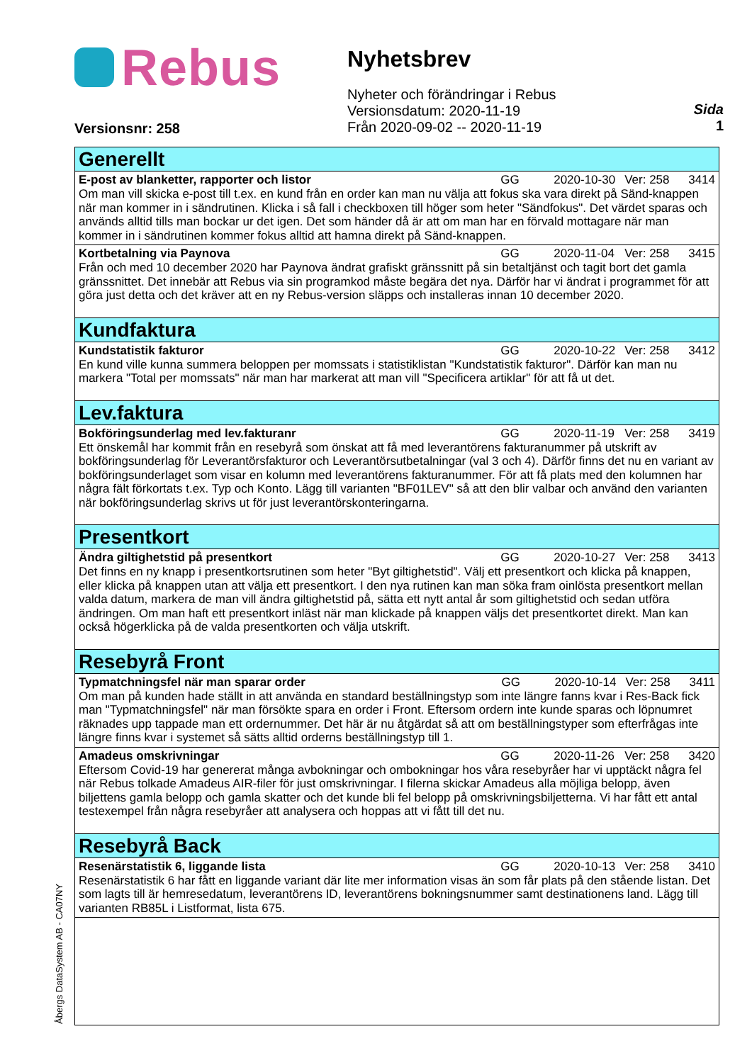Rebus
Versionsnr: 258
Nyhetsbrev
Nyheter och förändringar i Rebus
Versionsdatum: 2020-11-19
Från 2020-09-02 -- 2020-11-19
Sida
1
Generellt
E-post av blanketter, rapporter och listor GG 2020-10-30 Ver: 258 3414
Om man vill skicka e-post till t.ex. en kund från en order kan man nu välja att fokus ska vara direkt på Sänd-knappen när man kommer in i sändrutinen. Klicka i så fall i checkboxen till höger som heter "Sändfokus". Det värdet sparas och används alltid tills man bockar ur det igen. Det som händer då är att om man har en förvald mottagare när man kommer in i sändrutinen kommer fokus alltid att hamna direkt på Sänd-knappen.
Kortbetalning via Paynova GG 2020-11-04 Ver: 258 3415
Från och med 10 december 2020 har Paynova ändrat grafiskt gränssnitt på sin betaltjänst och tagit bort det gamla gränssnittet. Det innebär att Rebus via sin programkod måste begära det nya. Därför har vi ändrat i programmet för att göra just detta och det kräver att en ny Rebus-version släpps och installeras innan 10 december 2020.
Kundfaktura
Kundstatistik fakturor GG 2020-10-22 Ver: 258 3412
En kund ville kunna summera beloppen per momssats i statistiklistan "Kundstatistik fakturor". Därför kan man nu markera "Total per momssats" när man har markerat att man vill "Specificera artiklar" för att få ut det.
Lev.faktura
Bokföringsunderlag med lev.fakturanr GG 2020-11-19 Ver: 258 3419
Ett önskemål har kommit från en resebyrå som önskat att få med leverantörens fakturanummer på utskrift av bokföringsunderlag för Leverantörsfakturor och Leverantörsutbetalningar (val 3 och 4). Därför finns det nu en variant av bokföringsunderlaget som visar en kolumn med leverantörens fakturanummer. För att få plats med den kolumnen har några fält förkortats t.ex. Typ och Konto. Lägg till varianten "BF01LEV" så att den blir valbar och använd den varianten när bokföringsunderlag skrivs ut för just leverantörskonteringarna.
Presentkort
Ändra giltighetstid på presentkort GG 2020-10-27 Ver: 258 3413
Det finns en ny knapp i presentkortsrutinen som heter "Byt giltighetstid". Välj ett presentkort och klicka på knappen, eller klicka på knappen utan att välja ett presentkort. I den nya rutinen kan man söka fram oinlösta presentkort mellan valda datum, markera de man vill ändra giltighetstid på, sätta ett nytt antal år som giltighetstid och sedan utföra ändringen. Om man haft ett presentkort inläst när man klickade på knappen väljs det presentkortet direkt. Man kan också högerklicka på de valda presentkorten och välja utskrift.
Resebyrå Front
Typmatchningsfel när man sparar order GG 2020-10-14 Ver: 258 3411
Om man på kunden hade ställt in att använda en standard beställningstyp som inte längre fanns kvar i Res-Back fick man "Typmatchningsfel" när man försökte spara en order i Front. Eftersom ordern inte kunde sparas och löpnumret räknades upp tappade man ett ordernummer. Det här är nu åtgärdat så att om beställningstyper som efterfrågas inte längre finns kvar i systemet så sätts alltid orderns beställningstyp till 1.
Amadeus omskrivningar GG 2020-11-26 Ver: 258 3420
Eftersom Covid-19 har genererat många avbokningar och ombokningar hos våra resebyråer har vi upptäckt några fel när Rebus tolkade Amadeus AIR-filer för just omskrivningar. I filerna skickar Amadeus alla möjliga belopp, även biljettens gamla belopp och gamla skatter och det kunde bli fel belopp på omskrivningsbiljetterna. Vi har fått ett antal testexempel från några resebyråer att analysera och hoppas att vi fått till det nu.
Resebyrå Back
Resenärstatistik 6, liggande lista GG 2020-10-13 Ver: 258 3410
Resenärstatistik 6 har fått en liggande variant där lite mer information visas än som får plats på den stående listan. Det som lagts till är hemresedatum, leverantörens ID, leverantörens bokningsnummer samt destinationens land. Lägg till varianten RB85L i Listformat, lista 675.
Åbergs DataSystem AB - CA07NY